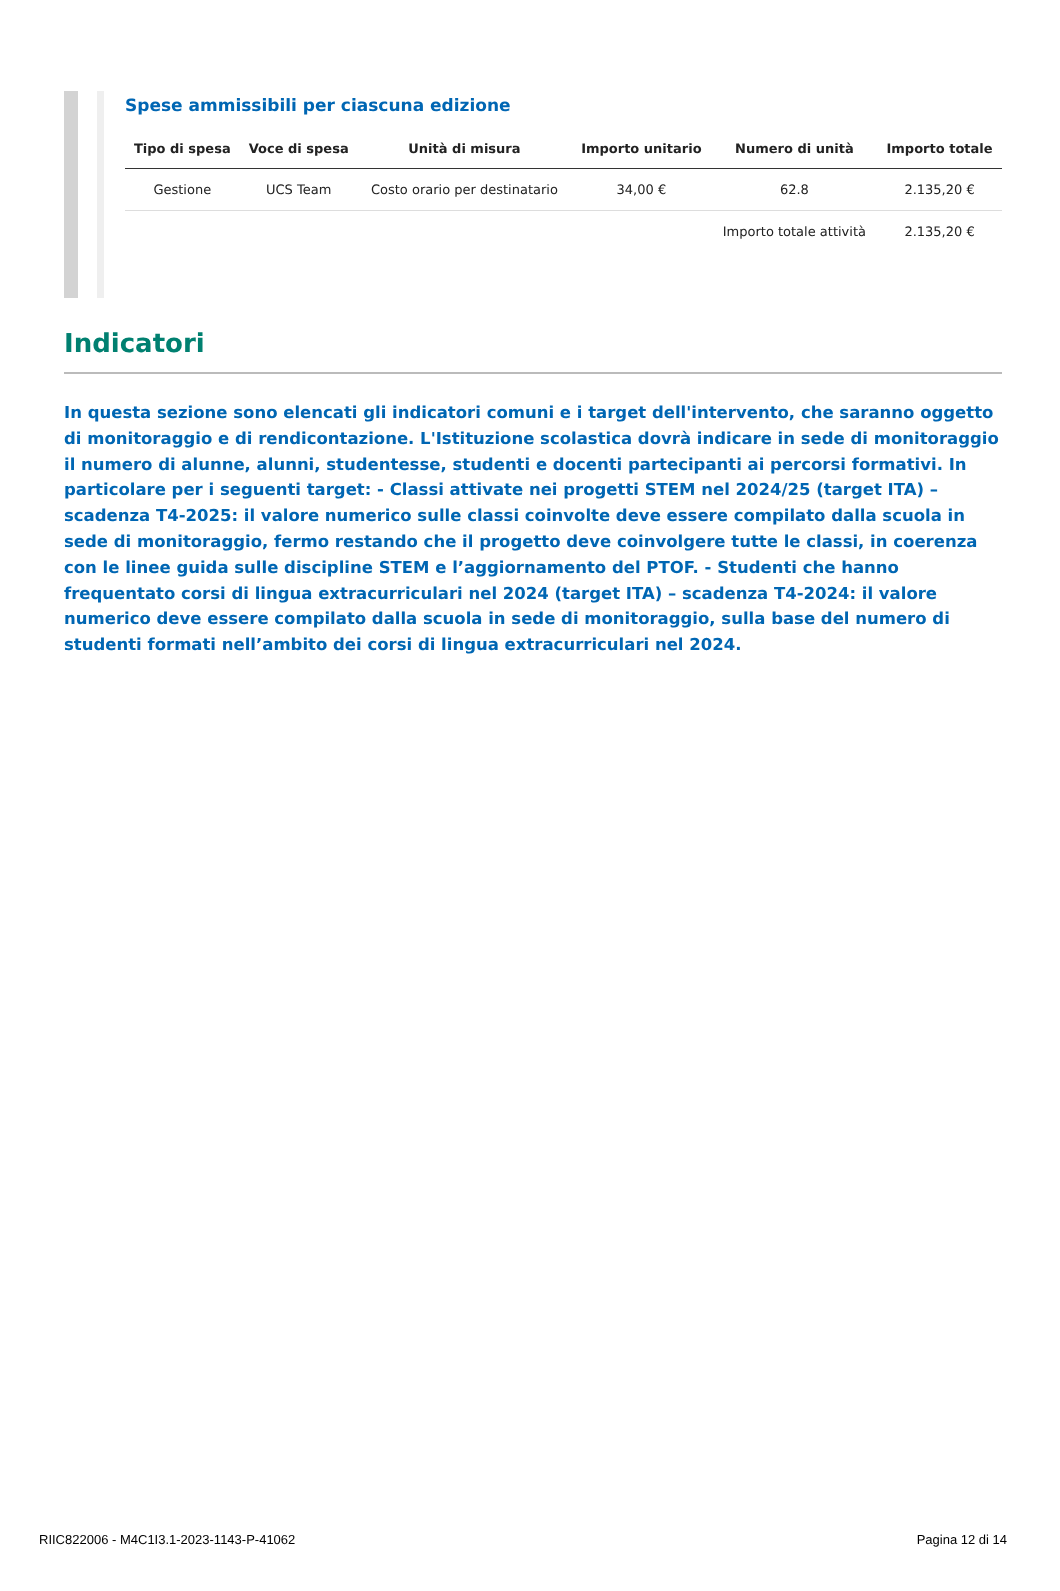Spese ammissibili per ciascuna edizione
| Tipo di spesa | Voce di spesa | Unità di misura | Importo unitario | Numero di unità | Importo totale |
| --- | --- | --- | --- | --- | --- |
| Gestione | UCS Team | Costo orario per destinatario | 34,00 € | 62.8 | 2.135,20 € |
| | | | | Importo totale attività | 2.135,20 € |
Indicatori
In questa sezione sono elencati gli indicatori comuni e i target dell'intervento, che saranno oggetto di monitoraggio e di rendicontazione. L'Istituzione scolastica dovrà indicare in sede di monitoraggio il numero di alunne, alunni, studentesse, studenti e docenti partecipanti ai percorsi formativi. In particolare per i seguenti target: - Classi attivate nei progetti STEM nel 2024/25 (target ITA) – scadenza T4-2025: il valore numerico sulle classi coinvolte deve essere compilato dalla scuola in sede di monitoraggio, fermo restando che il progetto deve coinvolgere tutte le classi, in coerenza con le linee guida sulle discipline STEM e l’aggiornamento del PTOF. - Studenti che hanno frequentato corsi di lingua extracurriculari nel 2024 (target ITA) – scadenza T4-2024: il valore numerico deve essere compilato dalla scuola in sede di monitoraggio, sulla base del numero di studenti formati nell’ambito dei corsi di lingua extracurriculari nel 2024.
RIIC822006 - M4C1I3.1-2023-1143-P-41062 Pagina 12 di 14